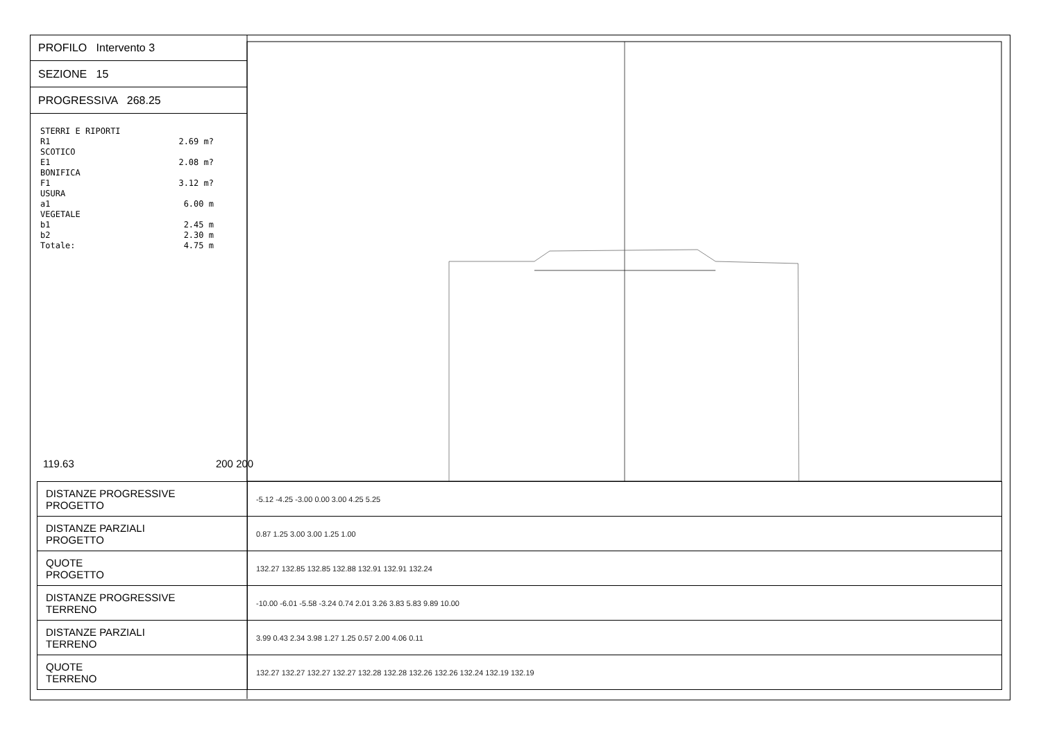PROFILO Intervento 3
SEZIONE 15
PROGRESSIVA 268.25
STERRI E RIPORTI
R1 2.69 m?
SCOTICO
E1 2.08 m?
BONIFICA
F1 3.12 m?
USURA
a1 6.00 m
VEGETALE
b1 2.45 m
b2 2.30 m
Totale: 4.75 m
119.63 200 200
| DISTANZE PROGRESSIVE PROGETTO | -5.12 -4.25 -3.00 0.00 3.00 4.25 5.25 |
| DISTANZE PARZIALI PROGETTO | 0.87 1.25 3.00 3.00 1.25 1.00 |
| QUOTE PROGETTO | 132.27 132.85 132.85 132.88 132.91 132.91 132.24 |
| DISTANZE PROGRESSIVE TERRENO | -10.00 -6.01 -5.58 -3.24 0.74 2.01 3.26 3.83 5.83 9.89 10.00 |
| DISTANZE PARZIALI TERRENO | 3.99 0.43 2.34 3.98 1.27 1.25 0.57 2.00 4.06 0.11 |
| QUOTE TERRENO | 132.27 132.27 132.27 132.27 132.28 132.28 132.26 132.26 132.24 132.19 132.19 |